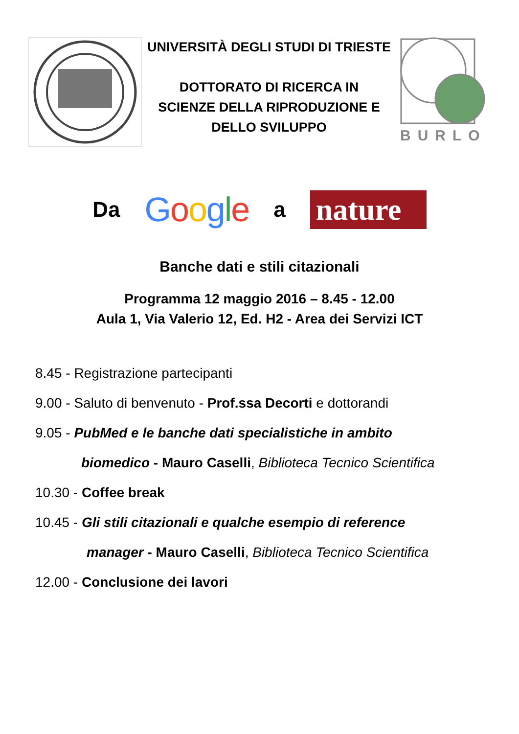UNIVERSITÀ DEGLI STUDI DI TRIESTE
DOTTORATO DI RICERCA IN
SCIENZE DELLA RIPRODUZIONE E
DELLO SVILUPPO
BURLO
Da Google a nature
Banche dati e stili citazionali
Programma 12 maggio 2016 – 8.45 - 12.00
Aula 1, Via Valerio 12, Ed. H2 - Area dei Servizi ICT
8.45 - Registrazione partecipanti
9.00 - Saluto di benvenuto - Prof.ssa Decorti e dottorandi
9.05 - PubMed e le banche dati specialistiche in ambito
biomedico - Mauro Caselli, Biblioteca Tecnico Scientifica
10.30 - Coffee break
10.45 - Gli stili citazionali e qualche esempio di reference
manager - Mauro Caselli, Biblioteca Tecnico Scientifica
12.00 - Conclusione dei lavori